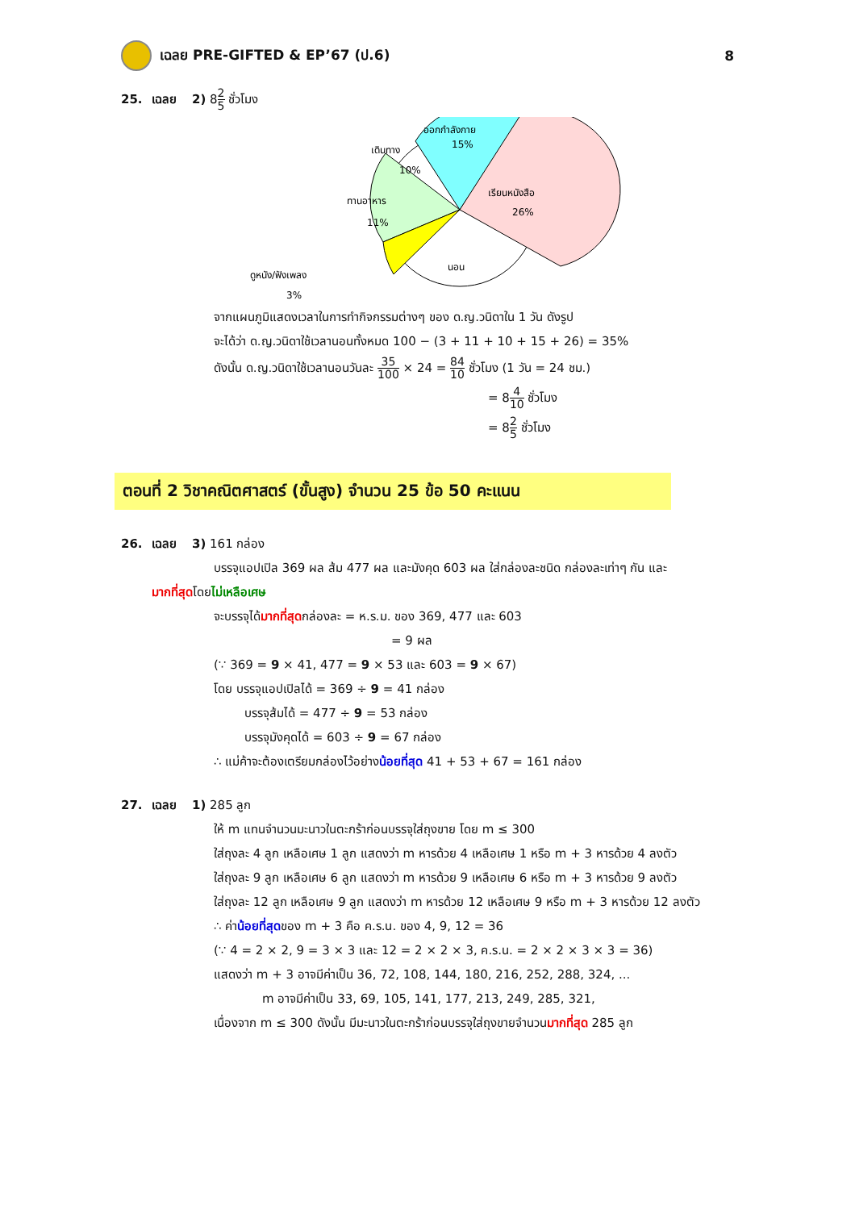เฉลย PRE-GIFTED & EP’67 (ป.6) 8
25. เฉลย 2) 82 5 ชั่วโมง
ออกกำลังกาย
15%
เดินทาง
10%
เรียนหนังสือ
26%
ทานอาหาร
11%
นอน
ดูหนัง/ฟังเพลง
3%
จากแผนภูมิแสดงเวลาในการทำกิจกรรมต่างๆ ของ ด.ญ.วนิดาใน 1 วัน ดังรูป
จะได้ว่า ด.ญ.วนิดาใช้เวลานอนทั้งหมด 100 − (3 + 11 + 10 + 15 + 26) = 35%
ดังนั้น ด.ญ.วนิดาใช้เวลานอนวันละ 35 100 × 24 = 84 10 ชั่วโมง (1 วัน = 24 ชม.)
= 84 10 ชั่วโมง
= 82 5 ชั่วโมง
ตอนที่ 2 วิชาคณิตศาสตร์ (ขั้นสูง) จำนวน 25 ข้อ 50 คะแนน
26. เฉลย 3) 161 กล่อง
บรรจุแอปเปิล 369 ผล ส้ม 477 ผล และมังคุด 603 ผล ใส่กล่องละชนิด กล่องละเท่าๆ กัน และ
มากที่สุดโดยไม่เหลือเศษ
จะบรรจุได้มากที่สุดกล่องละ = ห.ร.ม. ของ 369, 477 และ 603
= 9 ผล
(∵ 369 = 9 × 41, 477 = 9 × 53 และ 603 = 9 × 67)
โดย บรรจุแอปเปิลได้ = 369 ÷ 9 = 41 กล่อง
บรรจุส้มได้ = 477 ÷ 9 = 53 กล่อง
บรรจุมังคุดได้ = 603 ÷ 9 = 67 กล่อง
∴ แม่ค้าจะต้องเตรียมกล่องไว้อย่างน้อยที่สุด 41 + 53 + 67 = 161 กล่อง
27. เฉลย 1) 285 ลูก
ให้ m แทนจำนวนมะนาวในตะกร้าก่อนบรรจุใส่ถุงขาย โดย m ≤ 300
ใส่ถุงละ 4 ลูก เหลือเศษ 1 ลูก แสดงว่า m หารด้วย 4 เหลือเศษ 1 หรือ m + 3 หารด้วย 4 ลงตัว
ใส่ถุงละ 9 ลูก เหลือเศษ 6 ลูก แสดงว่า m หารด้วย 9 เหลือเศษ 6 หรือ m + 3 หารด้วย 9 ลงตัว
ใส่ถุงละ 12 ลูก เหลือเศษ 9 ลูก แสดงว่า m หารด้วย 12 เหลือเศษ 9 หรือ m + 3 หารด้วย 12 ลงตัว
∴ ค่าน้อยที่สุดของ m + 3 คือ ค.ร.น. ของ 4, 9, 12 = 36
(∵ 4 = 2 × 2, 9 = 3 × 3 และ 12 = 2 × 2 × 3, ค.ร.น. = 2 × 2 × 3 × 3 = 36)
แสดงว่า m + 3 อาจมีค่าเป็น 36, 72, 108, 144, 180, 216, 252, 288, 324, ...
m อาจมีค่าเป็น 33, 69, 105, 141, 177, 213, 249, 285, 321,
เนื่องจาก m ≤ 300 ดังนั้น มีมะนาวในตะกร้าก่อนบรรจุใส่ถุงขายจำนวนมากที่สุด 285 ลูก